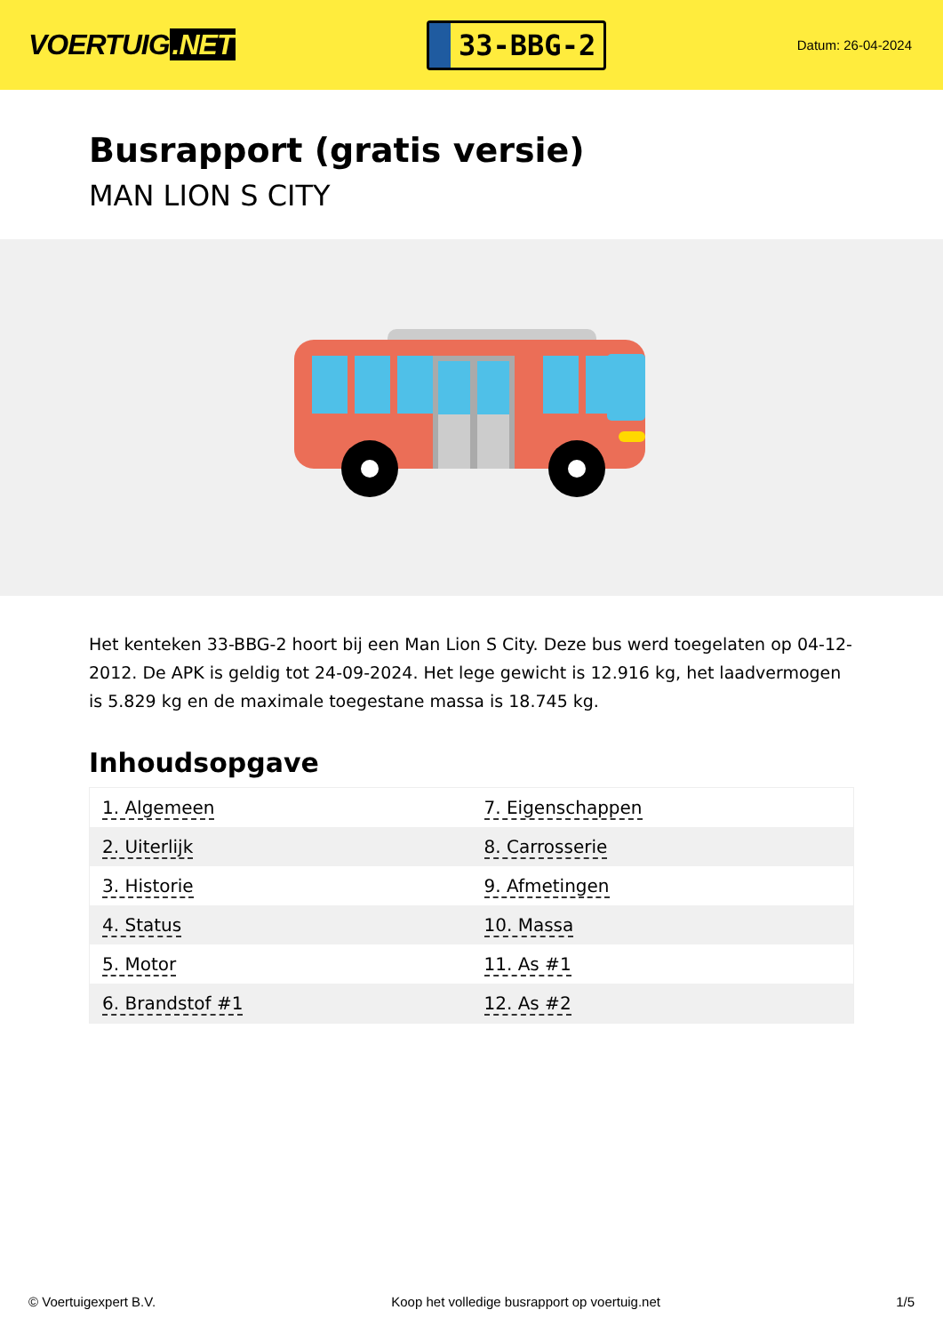VOERTUIG.NET
33-BBG-2
Datum: 26-04-2024
Busrapport (gratis versie)
MAN LION S CITY
Het kenteken 33-BBG-2 hoort bij een Man Lion S City. Deze bus werd toegelaten op 04-12-2012. De APK is geldig tot 24-09-2024. Het lege gewicht is 12.916 kg, het laadvermogen is 5.829 kg en de maximale toegestane massa is 18.745 kg.
Inhoudsopgave
| 1. Algemeen | 7. Eigenschappen |
| 2. Uiterlijk | 8. Carrosserie |
| 3. Historie | 9. Afmetingen |
| 4. Status | 10. Massa |
| 5. Motor | 11. As #1 |
| 6. Brandstof #1 | 12. As #2 |
© Voertuigexpert B.V. Koop het volledige busrapport op voertuig.net 1/5